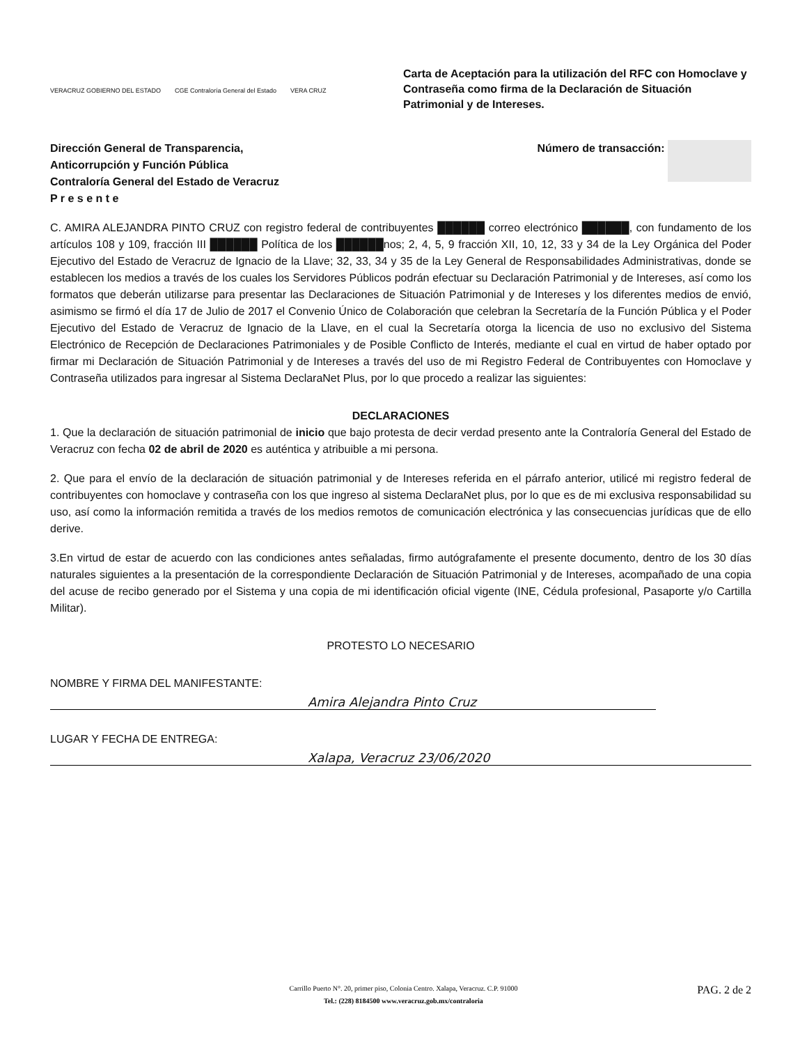VERACRUZ GOBIERNO DEL ESTADO CGE Contraloría General del Estado VERA CRUZ
Carta de Aceptación para la utilización del RFC con Homoclave y Contraseña como firma de la Declaración de Situación Patrimonial y de Intereses.
Dirección General de Transparencia,
Anticorrupción y Función Pública
Contraloría General del Estado de Veracruz
P r e s e n t e
Número de transacción:
C. AMIRA ALEJANDRA PINTO CRUZ con registro federal de contribuyentes ██████ correo electrónico ██████, con fundamento de los artículos 108 y 109, fracción III ██████ Política de los ██████nos; 2, 4, 5, 9 fracción XII, 10, 12, 33 y 34 de la Ley Orgánica del Poder Ejecutivo del Estado de Veracruz de Ignacio de la Llave; 32, 33, 34 y 35 de la Ley General de Responsabilidades Administrativas, donde se establecen los medios a través de los cuales los Servidores Públicos podrán efectuar su Declaración Patrimonial y de Intereses, así como los formatos que deberán utilizarse para presentar las Declaraciones de Situación Patrimonial y de Intereses y los diferentes medios de envió, asimismo se firmó el día 17 de Julio de 2017 el Convenio Único de Colaboración que celebran la Secretaría de la Función Pública y el Poder Ejecutivo del Estado de Veracruz de Ignacio de la Llave, en el cual la Secretaría otorga la licencia de uso no exclusivo del Sistema Electrónico de Recepción de Declaraciones Patrimoniales y de Posible Conflicto de Interés, mediante el cual en virtud de haber optado por firmar mi Declaración de Situación Patrimonial y de Intereses a través del uso de mi Registro Federal de Contribuyentes con Homoclave y Contraseña utilizados para ingresar al Sistema DeclaraNet Plus, por lo que procedo a realizar las siguientes:
DECLARACIONES
1. Que la declaración de situación patrimonial de inicio que bajo protesta de decir verdad presento ante la Contraloría General del Estado de Veracruz con fecha 02 de abril de 2020 es auténtica y atribuible a mi persona.
2. Que para el envío de la declaración de situación patrimonial y de Intereses referida en el párrafo anterior, utilicé mi registro federal de contribuyentes con homoclave y contraseña con los que ingreso al sistema DeclaraNet plus, por lo que es de mi exclusiva responsabilidad su uso, así como la información remitida a través de los medios remotos de comunicación electrónica y las consecuencias jurídicas que de ello derive.
3.En virtud de estar de acuerdo con las condiciones antes señaladas, firmo autógrafamente el presente documento, dentro de los 30 días naturales siguientes a la presentación de la correspondiente Declaración de Situación Patrimonial y de Intereses, acompañado de una copia del acuse de recibo generado por el Sistema y una copia de mi identificación oficial vigente (INE, Cédula profesional, Pasaporte y/o Cartilla Militar).
PROTESTO LO NECESARIO
NOMBRE Y FIRMA DEL MANIFESTANTE:
Amira Alejandra Pinto Cruz
LUGAR Y FECHA DE ENTREGA:
Xalapa, Veracruz 23/06/2020
Carrillo Puerto N°. 20, primer piso, Colonia Centro. Xalapa, Veracruz. C.P. 91000
Tel.: (228) 8184500 www.veracruz.gob.mx/contraloria
PAG. 2 de 2